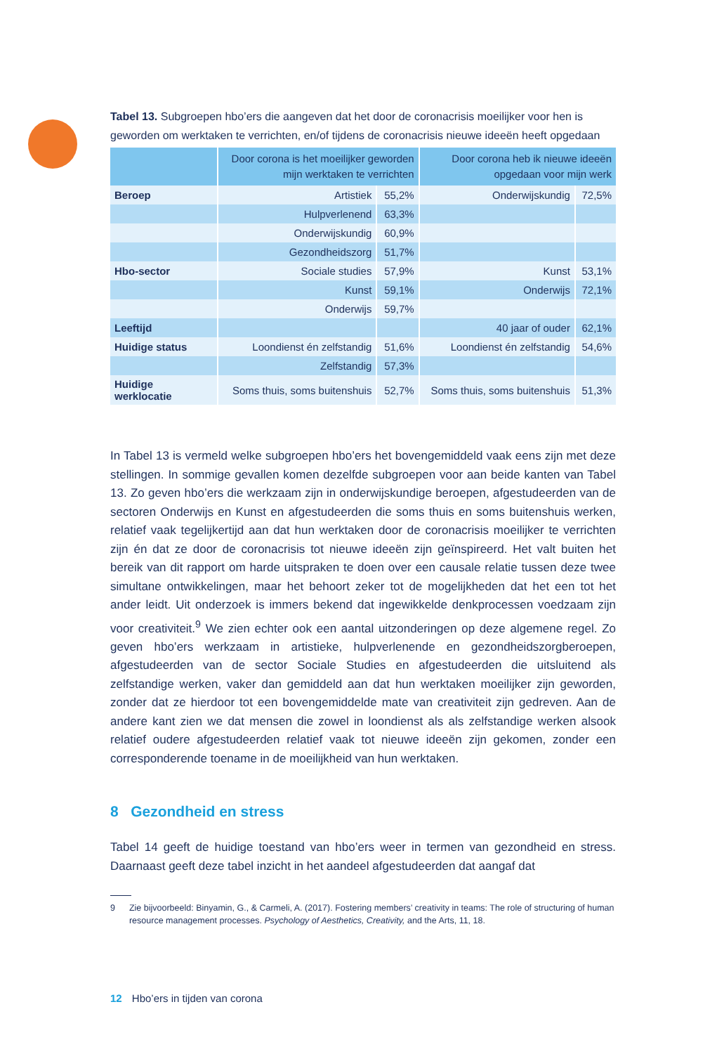Tabel 13. Subgroepen hbo’ers die aangeven dat het door de coronacrisis moeilijker voor hen is geworden om werktaken te verrichten, en/of tijdens de coronacrisis nieuwe ideeën heeft opgedaan
| | Door corona is het moeilijker geworden mijn werktaken te verrichten | | Door corona heb ik nieuwe ideeën opgedaan voor mijn werk | |
| --- | --- | --- | --- | --- |
| Beroep | Artistiek | 55,2% | Onderwijskundig | 72,5% |
| | Hulpverlenend | 63,3% | | |
| | Onderwijskundig | 60,9% | | |
| | Gezondheidszorg | 51,7% | | |
| Hbo-sector | Sociale studies | 57,9% | Kunst | 53,1% |
| | Kunst | 59,1% | Onderwijs | 72,1% |
| | Onderwijs | 59,7% | | |
| Leeftijd | | | 40 jaar of ouder | 62,1% |
| Huidige status | Loondienst én zelfstandig | 51,6% | Loondienst én zelfstandig | 54,6% |
| | Zelfstandig | 57,3% | | |
| Huidige werklocatie | Soms thuis, soms buitenshuis | 52,7% | Soms thuis, soms buitenshuis | 51,3% |
In Tabel 13 is vermeld welke subgroepen hbo’ers het bovengemiddeld vaak eens zijn met deze stellingen. In sommige gevallen komen dezelfde subgroepen voor aan beide kanten van Tabel 13. Zo geven hbo’ers die werkzaam zijn in onderwijskundige beroepen, afgestudeerden van de sectoren Onderwijs en Kunst en afgestudeerden die soms thuis en soms buitenshuis werken, relatief vaak tegelijkertijd aan dat hun werktaken door de coronacrisis moeilijker te verrichten zijn én dat ze door de coronacrisis tot nieuwe ideeën zijn geïnspireerd. Het valt buiten het bereik van dit rapport om harde uitspraken te doen over een causale relatie tussen deze twee simultane ontwikkelingen, maar het behoort zeker tot de mogelijkheden dat het een tot het ander leidt. Uit onderzoek is immers bekend dat ingewikkelde denkprocessen voedzaam zijn voor creativiteit.<sup>9</sup> We zien echter ook een aantal uitzonderingen op deze algemene regel. Zo geven hbo’ers werkzaam in artistieke, hulpverlenende en gezondheidszorgberoepen, afgestudeerden van de sector Sociale Studies en afgestudeerden die uitsluitend als zelfstandige werken, vaker dan gemiddeld aan dat hun werktaken moeilijker zijn geworden, zonder dat ze hierdoor tot een bovengemiddelde mate van creativiteit zijn gedreven. Aan de andere kant zien we dat mensen die zowel in loondienst als als zelfstandige werken alsook relatief oudere afgestudeerden relatief vaak tot nieuwe ideeën zijn gekomen, zonder een corresponderende toename in de moeilijkheid van hun werktaken.
8 Gezondheid en stress
Tabel 14 geeft de huidige toestand van hbo’ers weer in termen van gezondheid en stress. Daarnaast geeft deze tabel inzicht in het aandeel afgestudeerden dat aangaf dat
9 Zie bijvoorbeeld: Binyamin, G., & Carmeli, A. (2017). Fostering members’ creativity in teams: The role of structuring of human resource management processes. Psychology of Aesthetics, Creativity, and the Arts, 11, 18.
12 Hbo’ers in tijden van corona